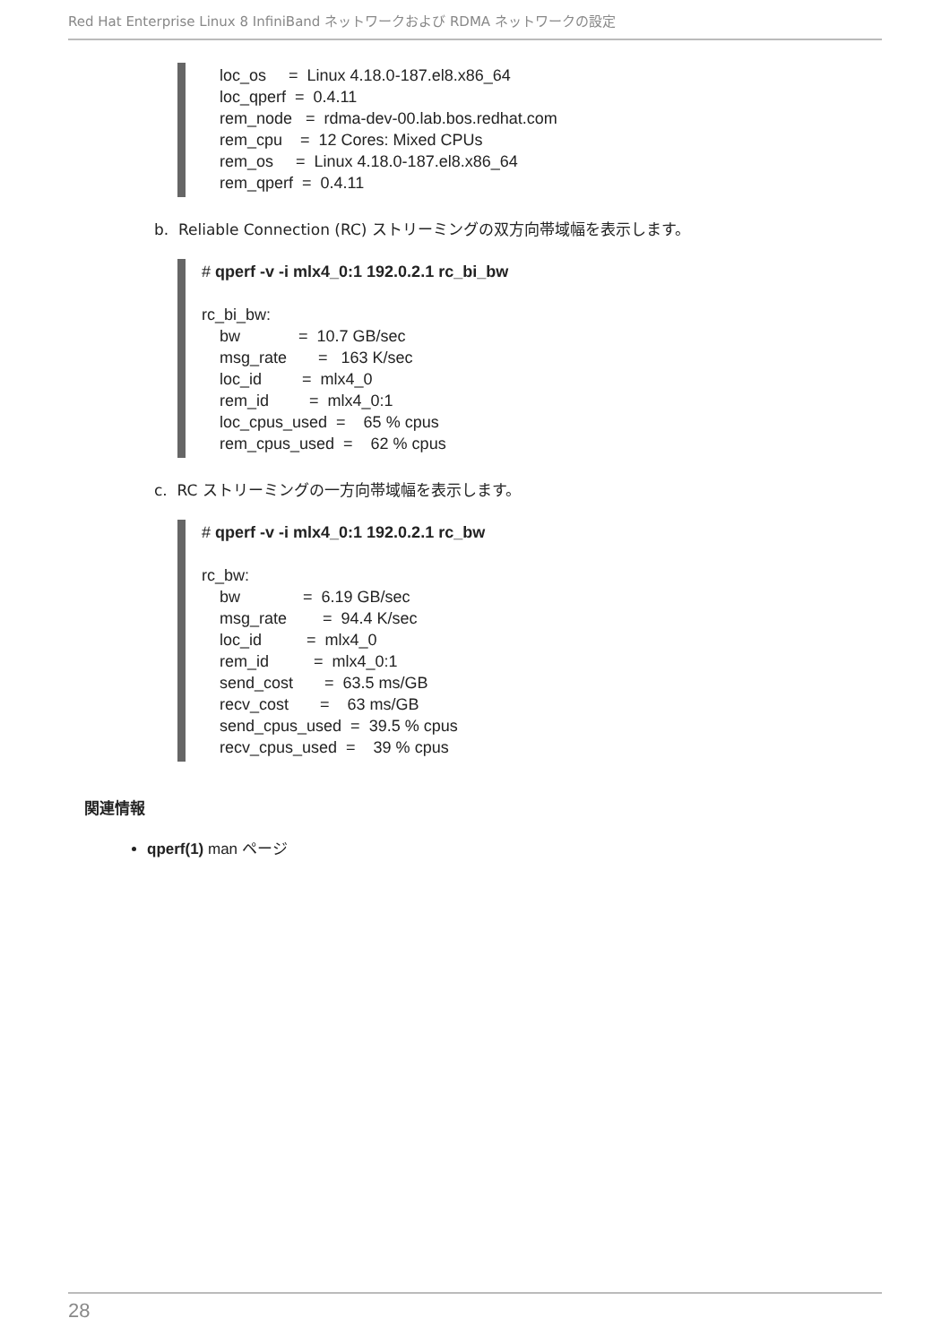Red Hat Enterprise Linux 8 InfiniBand ネットワークおよび RDMA ネットワークの設定
    loc_os     =  Linux 4.18.0-187.el8.x86_64
    loc_qperf  =  0.4.11
    rem_node   =  rdma-dev-00.lab.bos.redhat.com
    rem_cpu    =  12 Cores: Mixed CPUs
    rem_os     =  Linux 4.18.0-187.el8.x86_64
    rem_qperf  =  0.4.11
b. Reliable Connection (RC) ストリーミングの双方向帯域幅を表示します。
# qperf -v -i mlx4_0:1 192.0.2.1 rc_bi_bw

rc_bi_bw:
    bw             =  10.7 GB/sec
    msg_rate       =   163 K/sec
    loc_id         =  mlx4_0
    rem_id         =  mlx4_0:1
    loc_cpus_used  =    65 % cpus
    rem_cpus_used  =    62 % cpus
c. RC ストリーミングの一方向帯域幅を表示します。
# qperf -v -i mlx4_0:1 192.0.2.1 rc_bw

rc_bw:
    bw              =  6.19 GB/sec
    msg_rate        =  94.4 K/sec
    loc_id          =  mlx4_0
    rem_id          =  mlx4_0:1
    send_cost       =  63.5 ms/GB
    recv_cost       =    63 ms/GB
    send_cpus_used  =  39.5 % cpus
    recv_cpus_used  =    39 % cpus
関連情報
qperf(1) man ページ
28